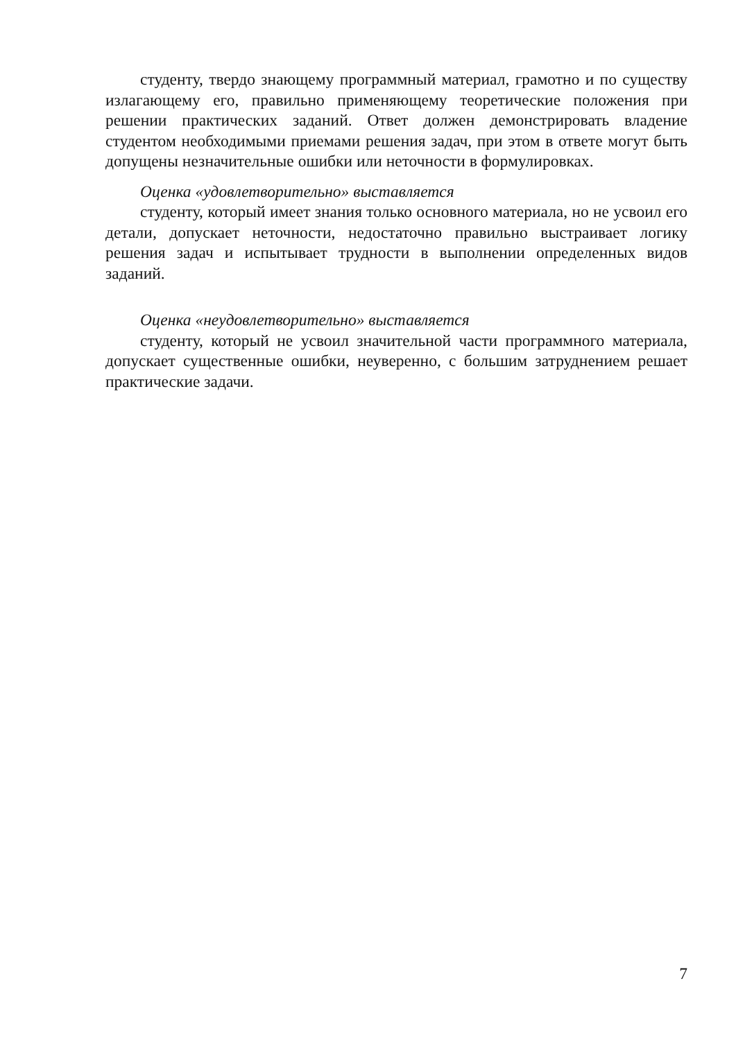студенту, твердо знающему программный материал, грамотно и по существу излагающему его, правильно применяющему теоретические положения при решении практических заданий. Ответ должен демонстрировать владение студентом необходимыми приемами решения задач, при этом в ответе могут быть допущены незначительные ошибки или неточности в формулировках.
Оценка «удовлетворительно» выставляется
студенту, который имеет знания только основного материала, но не усвоил его детали, допускает неточности, недостаточно правильно выстраивает логику решения задач и испытывает трудности в выполнении определенных видов заданий.
Оценка «неудовлетворительно» выставляется
студенту, который не усвоил значительной части программного материала, допускает существенные ошибки, неуверенно, с большим затруднением решает практические задачи.
7